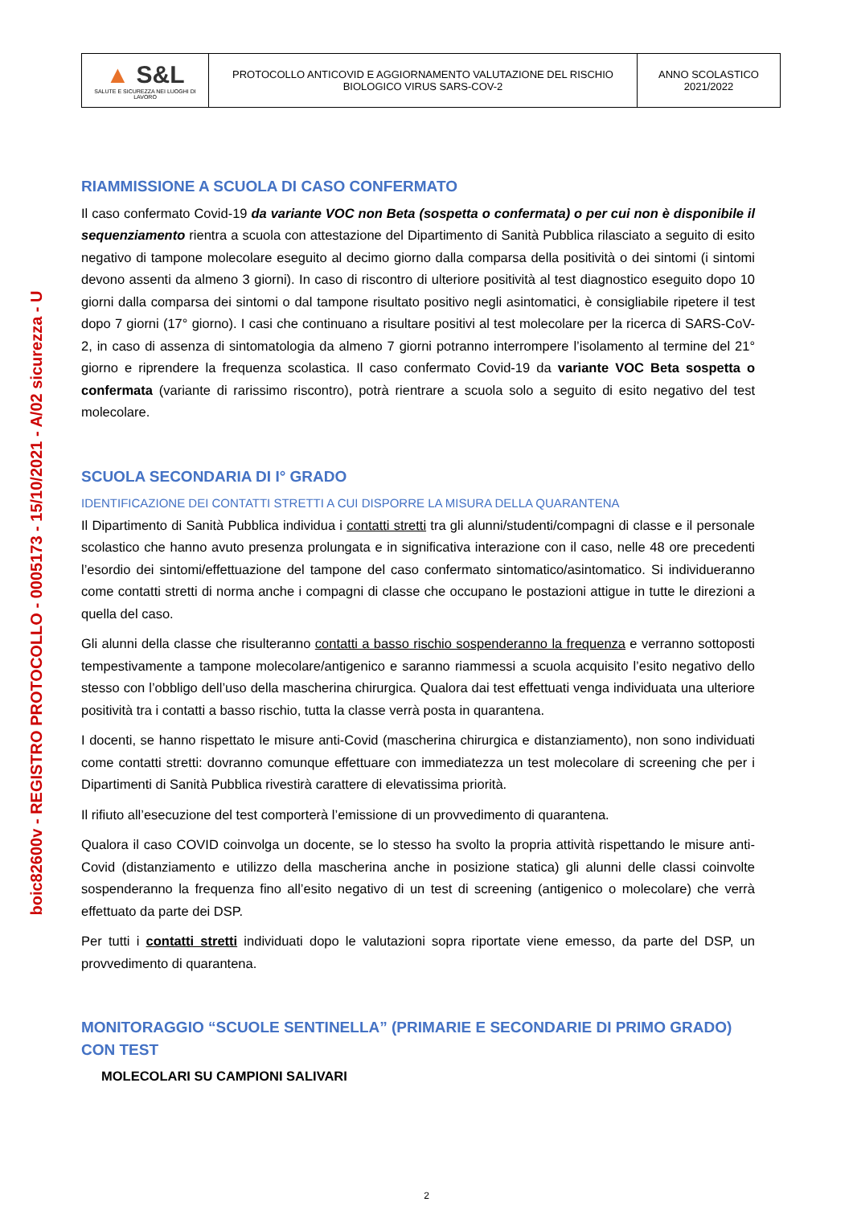| ▲ S&L SALUTE E SICUREZZA NEI LUOGHI DI LAVORO | PROTOCOLLO ANTICOVID E AGGIORNAMENTO VALUTAZIONE DEL RISCHIO BIOLOGICO VIRUS SARS-COV-2 | ANNO SCOLASTICO 2021/2022 |
boic82600v - REGISTRO PROTOCOLLO - 0005173 - 15/10/2021 - A/02 sicurezza - U
RIAMMISSIONE A SCUOLA DI CASO CONFERMATO
Il caso confermato Covid-19 da variante VOC non Beta (sospetta o confermata) o per cui non è disponibile il sequenziamento rientra a scuola con attestazione del Dipartimento di Sanità Pubblica rilasciato a seguito di esito negativo di tampone molecolare eseguito al decimo giorno dalla comparsa della positività o dei sintomi (i sintomi devono assenti da almeno 3 giorni). In caso di riscontro di ulteriore positività al test diagnostico eseguito dopo 10 giorni dalla comparsa dei sintomi o dal tampone risultato positivo negli asintomatici, è consigliabile ripetere il test dopo 7 giorni (17° giorno). I casi che continuano a risultare positivi al test molecolare per la ricerca di SARS-CoV-2, in caso di assenza di sintomatologia da almeno 7 giorni potranno interrompere l’isolamento al termine del 21° giorno e riprendere la frequenza scolastica. Il caso confermato Covid-19 da variante VOC Beta sospetta o confermata (variante di rarissimo riscontro), potrà rientrare a scuola solo a seguito di esito negativo del test molecolare.
SCUOLA SECONDARIA DI I° GRADO
IDENTIFICAZIONE DEI CONTATTI STRETTI A CUI DISPORRE LA MISURA DELLA QUARANTENA
Il Dipartimento di Sanità Pubblica individua i contatti stretti tra gli alunni/studenti/compagni di classe e il personale scolastico che hanno avuto presenza prolungata e in significativa interazione con il caso, nelle 48 ore precedenti l’esordio dei sintomi/effettuazione del tampone del caso confermato sintomatico/asintomatico. Si individueranno come contatti stretti di norma anche i compagni di classe che occupano le postazioni attigue in tutte le direzioni a quella del caso.
Gli alunni della classe che risulteranno contatti a basso rischio sospenderanno la frequenza e verranno sottoposti tempestivamente a tampone molecolare/antigenico e saranno riammessi a scuola acquisito l’esito negativo dello stesso con l’obbligo dell’uso della mascherina chirurgica. Qualora dai test effettuati venga individuata una ulteriore positività tra i contatti a basso rischio, tutta la classe verrà posta in quarantena.
I docenti, se hanno rispettato le misure anti-Covid (mascherina chirurgica e distanziamento), non sono individuati come contatti stretti: dovranno comunque effettuare con immediatezza un test molecolare di screening che per i Dipartimenti di Sanità Pubblica rivestirà carattere di elevatissima priorità.
Il rifiuto all’esecuzione del test comporterà l’emissione di un provvedimento di quarantena.
Qualora il caso COVID coinvolga un docente, se lo stesso ha svolto la propria attività rispettando le misure anti-Covid (distanziamento e utilizzo della mascherina anche in posizione statica) gli alunni delle classi coinvolte sospenderanno la frequenza fino all’esito negativo di un test di screening (antigenico o molecolare) che verrà effettuato da parte dei DSP.
Per tutti i contatti stretti individuati dopo le valutazioni sopra riportate viene emesso, da parte del DSP, un provvedimento di quarantena.
MONITORAGGIO “SCUOLE SENTINELLA” (PRIMARIE E SECONDARIE DI PRIMO GRADO) CON TEST
MOLECOLARI SU CAMPIONI SALIVARI
2